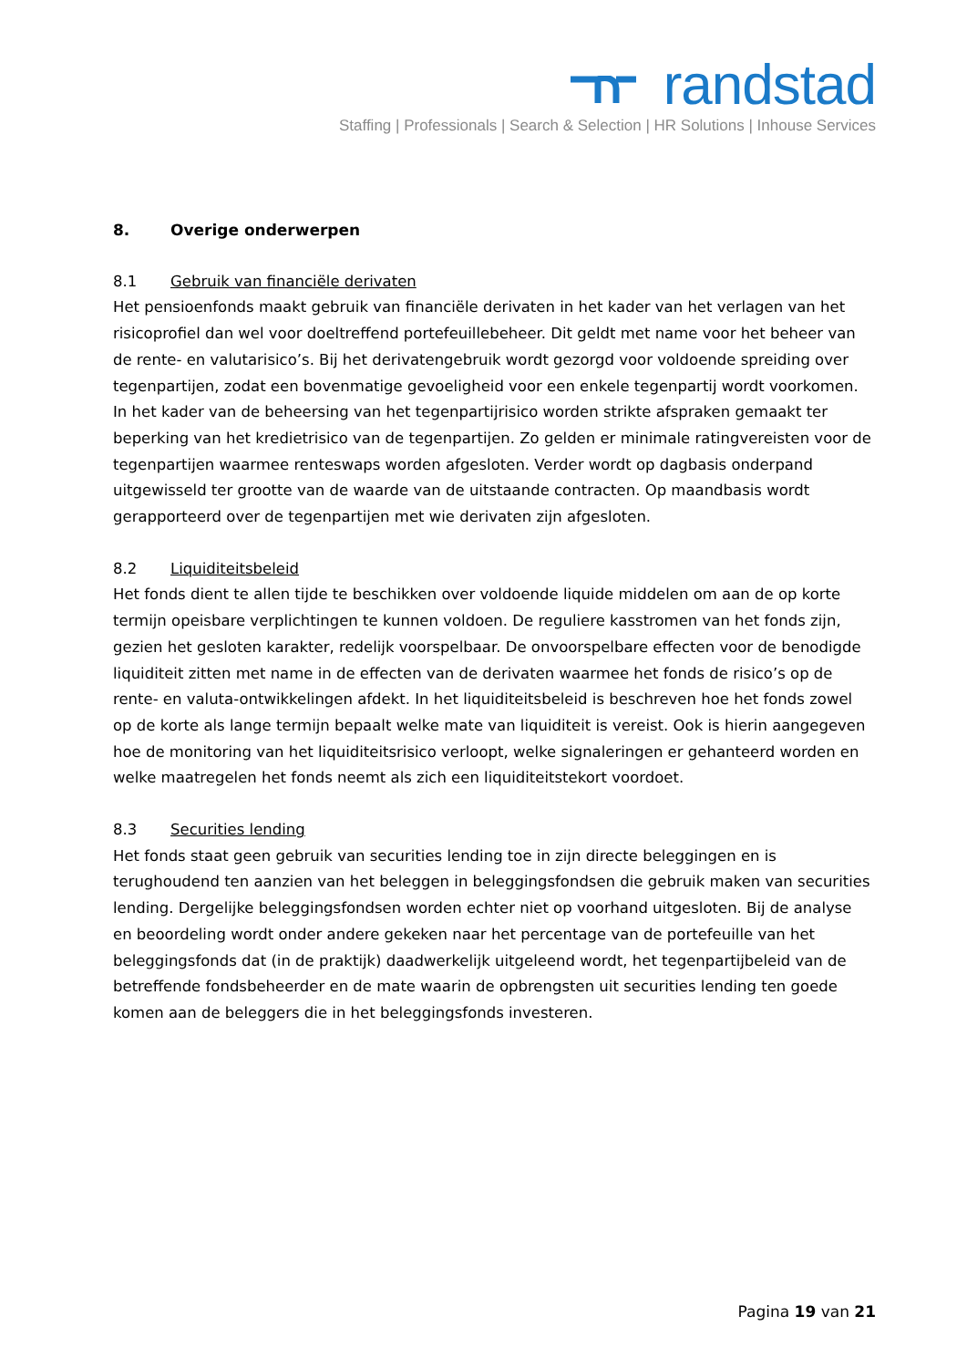randstad
Staffing | Professionals | Search & Selection | HR Solutions | Inhouse Services
8. Overige onderwerpen
8.1 Gebruik van financiële derivaten
Het pensioenfonds maakt gebruik van financiële derivaten in het kader van het verlagen van het risicoprofiel dan wel voor doeltreffend portefeuillebeheer. Dit geldt met name voor het beheer van de rente- en valutarisico’s. Bij het derivatengebruik wordt gezorgd voor voldoende spreiding over tegenpartijen, zodat een bovenmatige gevoeligheid voor een enkele tegenpartij wordt voorkomen. In het kader van de beheersing van het tegenpartijrisico worden strikte afspraken gemaakt ter beperking van het kredietrisico van de tegenpartijen. Zo gelden er minimale ratingvereisten voor de tegenpartijen waarmee renteswaps worden afgesloten. Verder wordt op dagbasis onderpand uitgewisseld ter grootte van de waarde van de uitstaande contracten. Op maandbasis wordt gerapporteerd over de tegenpartijen met wie derivaten zijn afgesloten.
8.2 Liquiditeitsbeleid
Het fonds dient te allen tijde te beschikken over voldoende liquide middelen om aan de op korte termijn opeisbare verplichtingen te kunnen voldoen. De reguliere kasstromen van het fonds zijn, gezien het gesloten karakter, redelijk voorspelbaar. De onvoorspelbare effecten voor de benodigde liquiditeit zitten met name in de effecten van de derivaten waarmee het fonds de risico’s op de rente- en valuta-ontwikkelingen afdekt. In het liquiditeitsbeleid is beschreven hoe het fonds zowel op de korte als lange termijn bepaalt welke mate van liquiditeit is vereist. Ook is hierin aangegeven hoe de monitoring van het liquiditeitsrisico verloopt, welke signaleringen er gehanteerd worden en welke maatregelen het fonds neemt als zich een liquiditeitstekort voordoet.
8.3 Securities lending
Het fonds staat geen gebruik van securities lending toe in zijn directe beleggingen en is terughoudend ten aanzien van het beleggen in beleggingsfondsen die gebruik maken van securities lending. Dergelijke beleggingsfondsen worden echter niet op voorhand uitgesloten. Bij de analyse en beoordeling wordt onder andere gekeken naar het percentage van de portefeuille van het beleggingsfonds dat (in de praktijk) daadwerkelijk uitgeleend wordt, het tegenpartijbeleid van de betreffende fondsbeheerder en de mate waarin de opbrengsten uit securities lending ten goede komen aan de beleggers die in het beleggingsfonds investeren.
Pagina 19 van 21